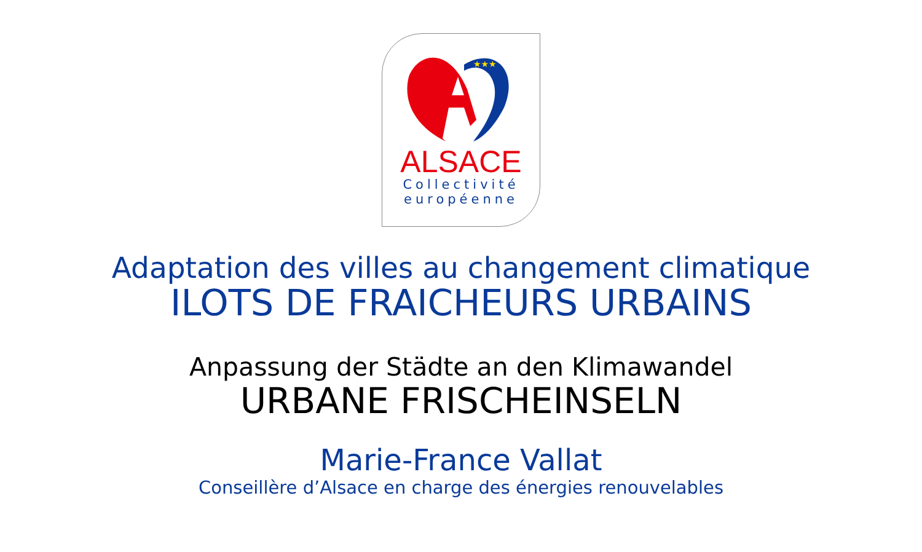★★★
ALSACE
Collectivité
européenne
Adaptation des villes au changement climatique
ILOTS DE FRAICHEURS URBAINS
Anpassung der Städte an den Klimawandel
URBANE FRISCHEINSELN
Marie-France Vallat
Conseillère d’Alsace en charge des énergies renouvelables